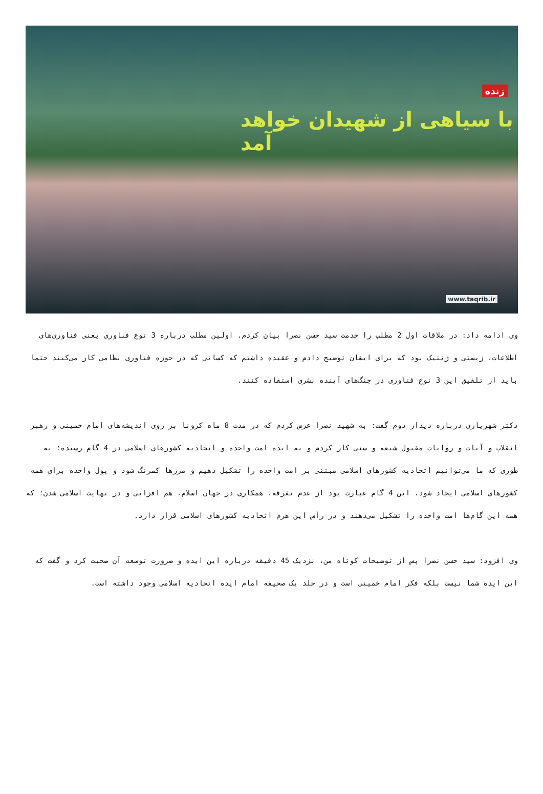زنده
با سیاهی از شهیدان خواهد آمد
www.taqrib.ir
وی ادامه داد: در ملاقات اول 2 مطلب را خدمت سید حسن نصرا بیان کردم. اولین مطلب درباره 3 نوع فناوری یعنی فناوری‌های اطلاعات، زیستی و ژنتیک بود که برای ایشان توضیح دادم و عقیده داشتم که کسانی که در حوزه فناوری نظامی کار می‌کنند حتما باید از تلفیق این 3 نوع فناوری در جنگ‌های آینده بشری استفاده کنند.
دکتر شهریاری درباره دیدار دوم گفت: به شهید نصرا عرض کردم که در مدت 8 ماه کرونا بر روی اندیشه‌های امام خمینی و رهبر انقلاب و آیات و روایات مقبول شیعه و سنی کار کردم و به ایده امت واحده و اتحادیه کشورهای اسلامی در 4 گام رسیده؛ به طوری که ما می‌توانیم اتحادیه کشورهای اسلامی مبتنی بر امت واحده را تشکیل دهیم و مرزها کمرنگ شود و پول واحده برای همه کشورهای اسلامی ایجاد شود. این 4 گام عبارت بود از عدم تفرقه، همکاری در جهان اسلام، هم افزایی و در نهایت اسلامی شدن؛ که همه این گام‌ها امت واحده را تشکیل می‌دهند و در رأس این هرم اتحادیه کشورهای اسلامی قرار دارد.
وی افزود: سید حسن نصرا پس از توضیحات کوتاه من، نزدیک 45 دقیقه درباره این ایده و ضرورت توسعه آن صحبت کرد و گفت که این ایده شما نیست بلکه فکر امام خمینی است و در جلد یک صحیفه امام ایده اتحادیه اسلامی وجود داشته است.